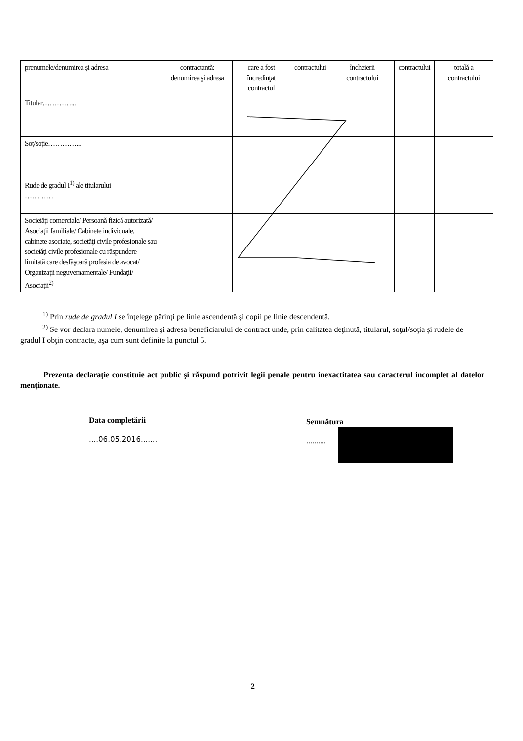| prenumele/denumirea şi adresa | contractantă: denumirea şi adresa | care a fost încredinţat contractul | contractului | încheierii contractului | contractului | totală a contractului |
| Titular…………... | | | | | | |
| Soţ/soţie…………... | | | | | | |
| Rude de gradul I<sup>1)</sup> ale titularului ………… | | | | | | |
| Societăţi comerciale/ Persoană fizică autorizată/ Asociaţii familiale/ Cabinete individuale, cabinete asociate, societăţi civile profesionale sau societăţi civile profesionale cu răspundere limitată care desfăşoară profesia de avocat/ Organizaţii neguvernamentale/ Fundaţii/ Asociaţii<sup>2)</sup> | | | | | | |
<sup>1)</sup> Prin rude de gradul I se înţelege părinţi pe linie ascendentă şi copii pe linie descendentă.
<sup>2)</sup> Se vor declara numele, denumirea şi adresa beneficiarului de contract unde, prin calitatea deţinută, titularul, soţul/soţia şi rudele de gradul I obţin contracte, aşa cum sunt definite la punctul 5.
Prezenta declaraţie constituie act public şi răspund potrivit legii penale pentru inexactitatea sau caracterul incomplet al datelor menţionate.
Data completării
....06.05.2016.......
Semnătura
..........
2